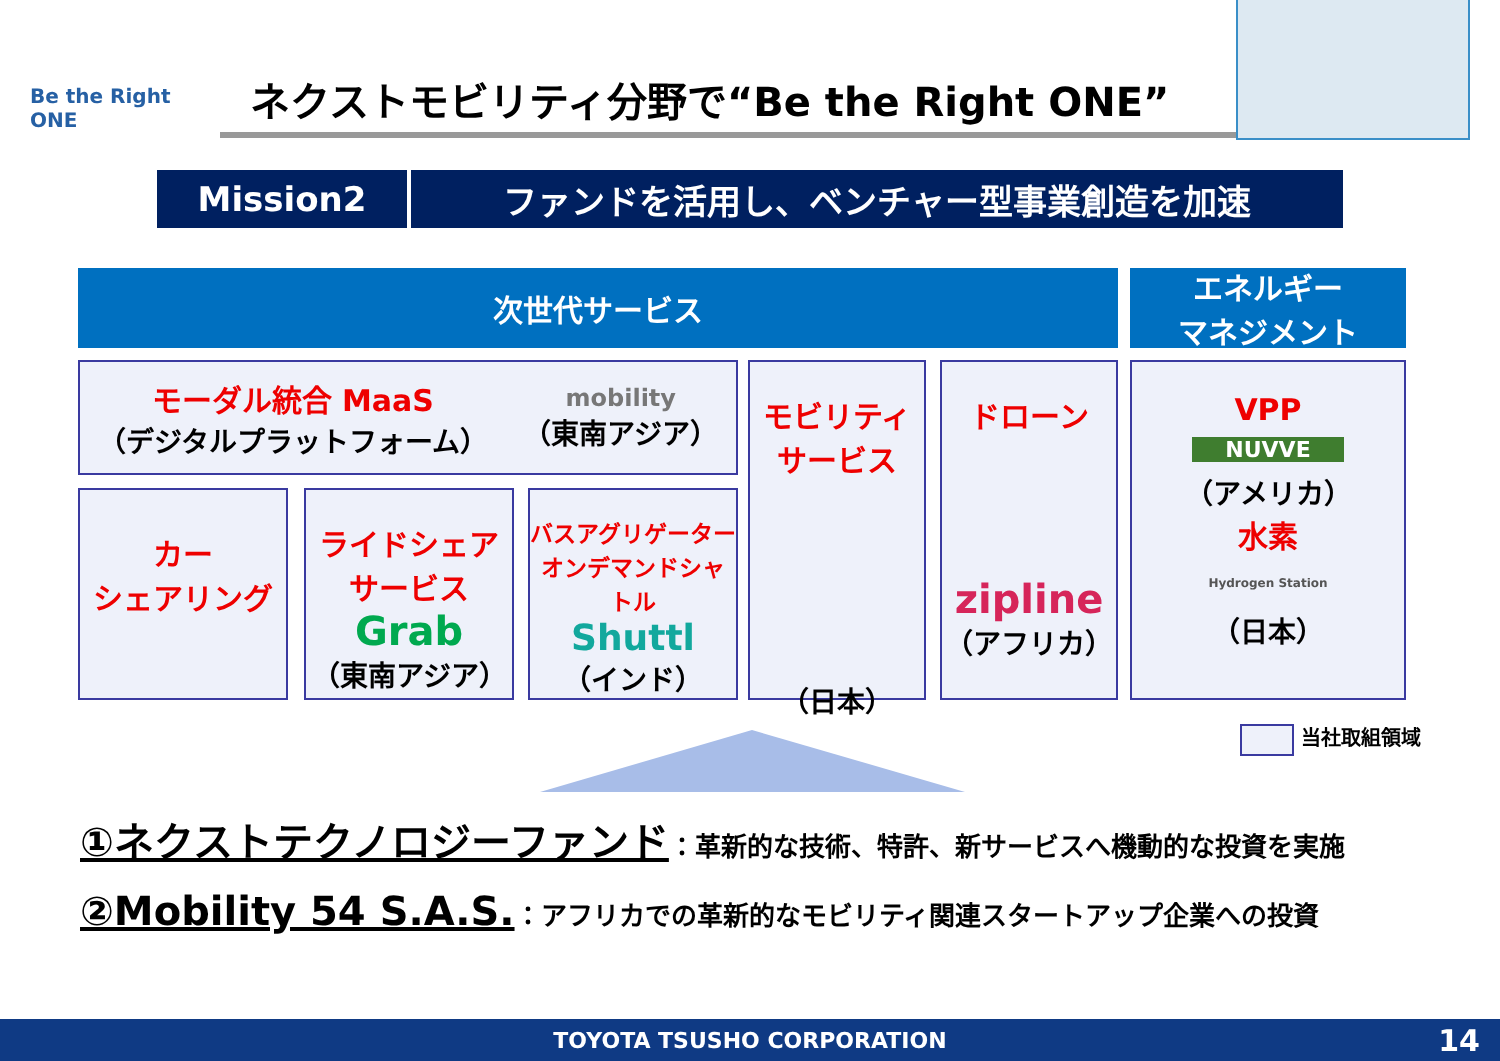Be the Right ONE
ネクストモビリティ分野で“Be the Right ONE”
Mission2 ファンドを活用し、ベンチャー型事業創造を加速
次世代サービス
エネルギー
マネジメント
モーダル統合 MaaS
（デジタルプラットフォーム）
mobility
（東南アジア）
カー
シェアリング
ライドシェア
サービス
Grab
（東南アジア）
バスアグリゲーター
オンデマンドシャトル
Shuttl
（インド）
モビリティ
サービス
（日本）
ドローン
zipline
（アフリカ）
VPP
NUVVE
（アメリカ）
水素
Hydrogen Station
（日本）
当社取組領域
①ネクストテクノロジーファンド：革新的な技術、特許、新サービスへ機動的な投資を実施
②Mobility 54 S.A.S.：アフリカでの革新的なモビリティ関連スタートアップ企業への投資
TOYOTA TSUSHO CORPORATION 14